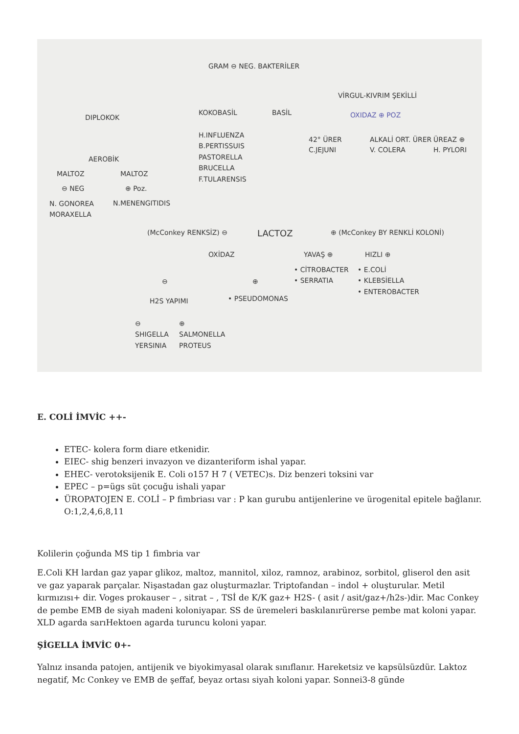GRAM ⊖ NEG. BAKTERİLER
DIPLOKOK
KOKOBASİL BASİL
VİRGUL-KIVRIM ŞEKİLLİ
OXIDAZ ⊕ POZ
H.INFLUENZA
B.PERTISSUIS
PASTORELLA
BRUCELLA
F.TULARENSIS
AEROBİK
MALTOZ MALTOZ
⊖ NEG ⊕ Poz.
N. GONOREA
MORAXELLA
N.MENENGITIDIS
42° ÜRER
C.JEJUNI
ALKALİ ORT. ÜRER
V. COLERA
ÜREAZ ⊕
H. PYLORI
(McConkey RENKSİZ) ⊖ LACTOZ ⊕ (McConkey BY RENKLİ KOLONİ)
OXİDAZ YAVAŞ ⊕ HIZLI ⊕
⊖ ⊕
• CİTROBACTER
• SERRATIA
• E.COLİ
• KLEBSİELLA
• ENTEROBACTER
• PSEUDOMONAS
H2S YAPIMI
⊖
SHIGELLA
YERSINIA
⊕
SALMONELLA
PROTEUS
E. COLİ İMVİC ++-
ETEC- kolera form diare etkenidir.
EIEC- shig benzeri invazyon ve dizanteriform ishal yapar.
EHEC- verotoksijenik E. Coli o157 H 7 ( VETEC)s. Diz benzeri toksini var
EPEC – p=ügs süt çocuğu ishali yapar
ÜROPATOJEN E. COLİ – P fimbriası var : P kan gurubu antijenlerine ve ürogenital epitele bağlanır. O:1,2,4,6,8,11
Kolilerin çoğunda MS tip 1 fimbria var
E.Coli KH lardan gaz yapar glikoz, maltoz, mannitol, xiloz, ramnoz, arabinoz, sorbitol, gliserol den asit ve gaz yaparak parçalar. Nişastadan gaz oluşturmazlar. Triptofandan – indol + oluşturular. Metil kırmızısı+ dir. Voges prokauser – , sitrat – , TSİ de K/K gaz+ H2S- ( asit / asit/gaz+/h2s-)dir. Mac Conkey de pembe EMB de siyah madeni koloniyapar. SS de üremeleri baskılanırürerse pembe mat koloni yapar. XLD agarda sarıHektoen agarda turuncu koloni yapar.
ŞİGELLA İMVİC 0+-
Yalnız insanda patojen, antijenik ve biyokimyasal olarak sınıflanır. Hareketsiz ve kapsülsüzdür. Laktoz negatif, Mc Conkey ve EMB de şeffaf, beyaz ortası siyah koloni yapar. Sonnei3-8 günde